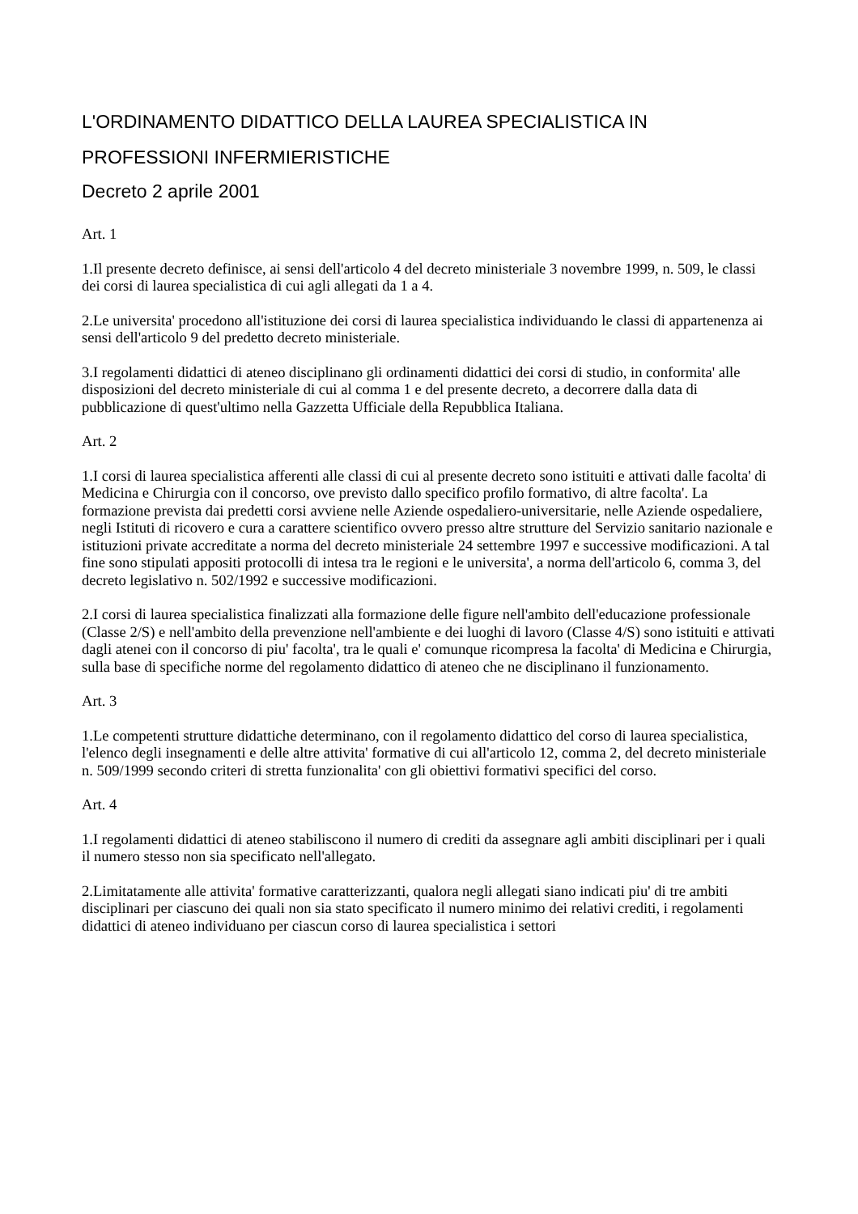L'ORDINAMENTO DIDATTICO DELLA LAUREA SPECIALISTICA IN PROFESSIONI INFERMIERISTICHE
Decreto 2 aprile 2001
Art. 1
1.Il presente decreto definisce, ai sensi dell'articolo 4 del decreto ministeriale 3 novembre 1999, n. 509, le classi dei corsi di laurea specialistica di cui agli allegati da 1 a 4.
2.Le universita' procedono all'istituzione dei corsi di laurea specialistica individuando le classi di appartenenza ai sensi dell'articolo 9 del predetto decreto ministeriale.
3.I regolamenti didattici di ateneo disciplinano gli ordinamenti didattici dei corsi di studio, in conformita' alle disposizioni del decreto ministeriale di cui al comma 1 e del presente decreto, a decorrere dalla data di pubblicazione di quest'ultimo nella Gazzetta Ufficiale della Repubblica Italiana.
Art. 2
1.I corsi di laurea specialistica afferenti alle classi di cui al presente decreto sono istituiti e attivati dalle facolta' di Medicina e Chirurgia con il concorso, ove previsto dallo specifico profilo formativo, di altre facolta'. La formazione prevista dai predetti corsi avviene nelle Aziende ospedaliero-universitarie, nelle Aziende ospedaliere, negli Istituti di ricovero e cura a carattere scientifico ovvero presso altre strutture del Servizio sanitario nazionale e istituzioni private accreditate a norma del decreto ministeriale 24 settembre 1997 e successive modificazioni. A tal fine sono stipulati appositi protocolli di intesa tra le regioni e le universita', a norma dell'articolo 6, comma 3, del decreto legislativo n. 502/1992 e successive modificazioni.
2.I corsi di laurea specialistica finalizzati alla formazione delle figure nell'ambito dell'educazione professionale (Classe 2/S) e nell'ambito della prevenzione nell'ambiente e dei luoghi di lavoro (Classe 4/S) sono istituiti e attivati dagli atenei con il concorso di piu' facolta', tra le quali e' comunque ricompresa la facolta' di Medicina e Chirurgia, sulla base di specifiche norme del regolamento didattico di ateneo che ne disciplinano il funzionamento.
Art. 3
1.Le competenti strutture didattiche determinano, con il regolamento didattico del corso di laurea specialistica, l'elenco degli insegnamenti e delle altre attivita' formative di cui all'articolo 12, comma 2, del decreto ministeriale n. 509/1999 secondo criteri di stretta funzionalita' con gli obiettivi formativi specifici del corso.
Art. 4
1.I regolamenti didattici di ateneo stabiliscono il numero di crediti da assegnare agli ambiti disciplinari per i quali il numero stesso non sia specificato nell'allegato.
2.Limitatamente alle attivita' formative caratterizzanti, qualora negli allegati siano indicati piu' di tre ambiti disciplinari per ciascuno dei quali non sia stato specificato il numero minimo dei relativi crediti, i regolamenti didattici di ateneo individuano per ciascun corso di laurea specialistica i settori